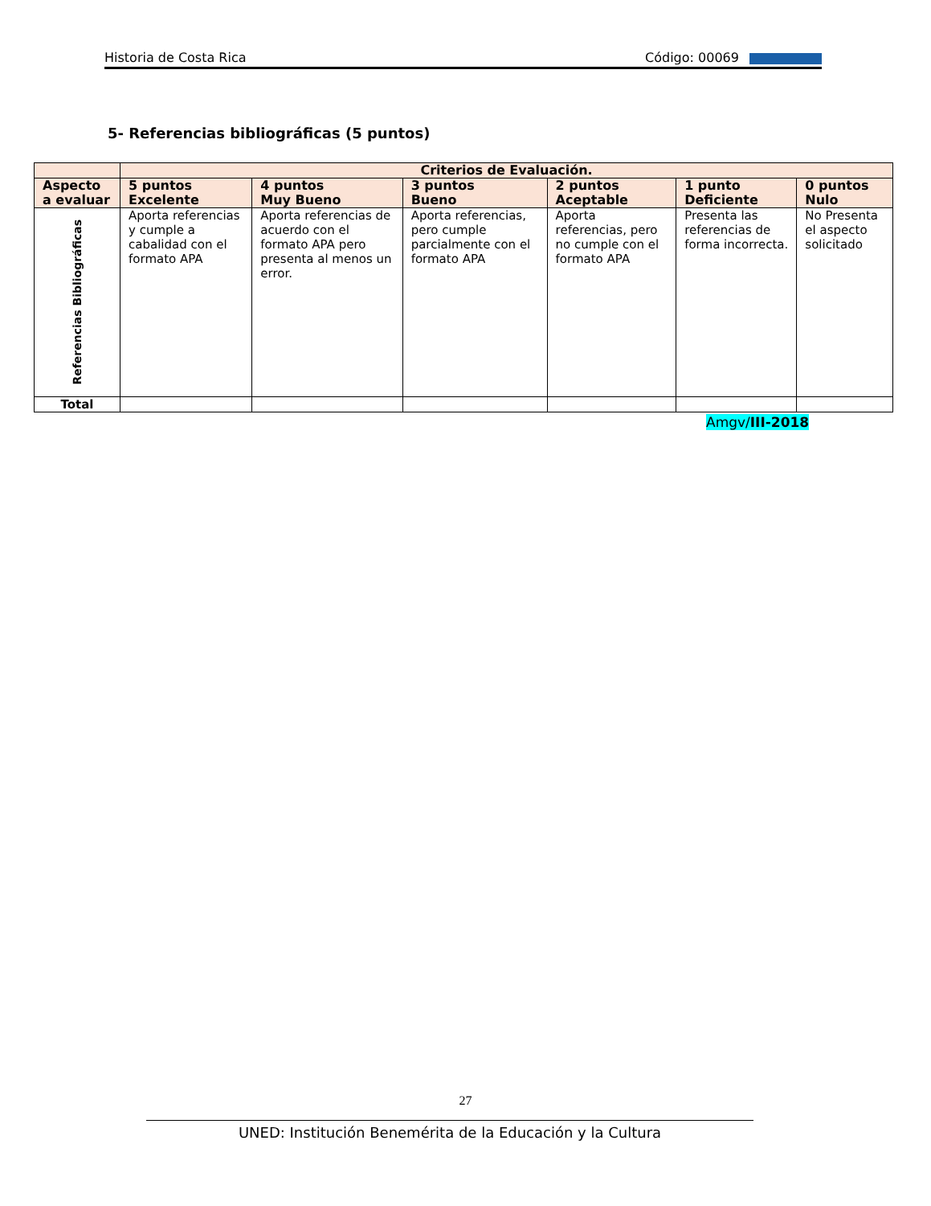Historia de Costa Rica Código: 00069
5- Referencias bibliográficas (5 puntos)
| | Criterios de Evaluación. | | | | | |
| --- | --- | --- | --- | --- | --- | --- |
| Aspecto a evaluar | 5 puntos Excelente | 4 puntos Muy Bueno | 3 puntos Bueno | 2 puntos Aceptable | 1 punto Deficiente | 0 puntos Nulo |
| Referencias Bibliográficas | Aporta referencias y cumple a cabalidad con el formato APA | Aporta referencias de acuerdo con el formato APA pero presenta al menos un error. | Aporta referencias, pero cumple parcialmente con el formato APA | Aporta referencias, pero no cumple con el formato APA | Presenta las referencias de forma incorrecta. | No Presenta el aspecto solicitado |
| Total | | | | | | |
Amgv/III-2018
27
UNED: Institución Benemérita de la Educación y la Cultura